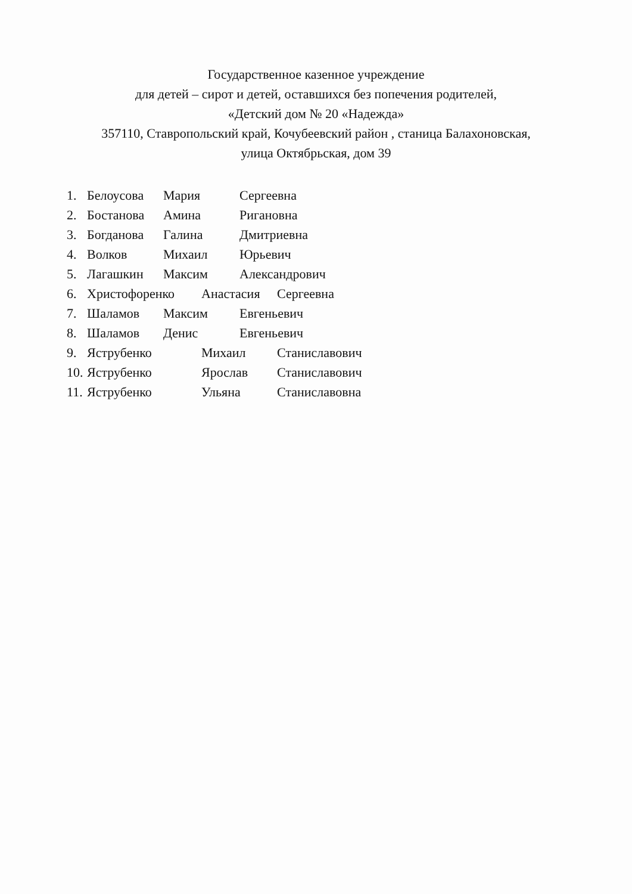Государственное казенное учреждение
для детей – сирот и детей, оставшихся без попечения родителей,
«Детский дом № 20 «Надежда»
357110, Ставропольский край, Кочубеевский район , станица Балахоновская,
улица Октябрьская, дом 39
1. Белоусова Мария Сергеевна
2. Бостанова Амина Ригановна
3. Богданова Галина Дмитриевна
4. Волков Михаил Юрьевич
5. Лагашкин Максим Александрович
6. Христофоренко Анастасия Сергеевна
7. Шаламов Максим Евгеньевич
8. Шаламов Денис Евгеньевич
9. Яструбенко Михаил Станиславович
10. Яструбенко Ярослав Станиславович
11. Яструбенко Ульяна Станиславовна